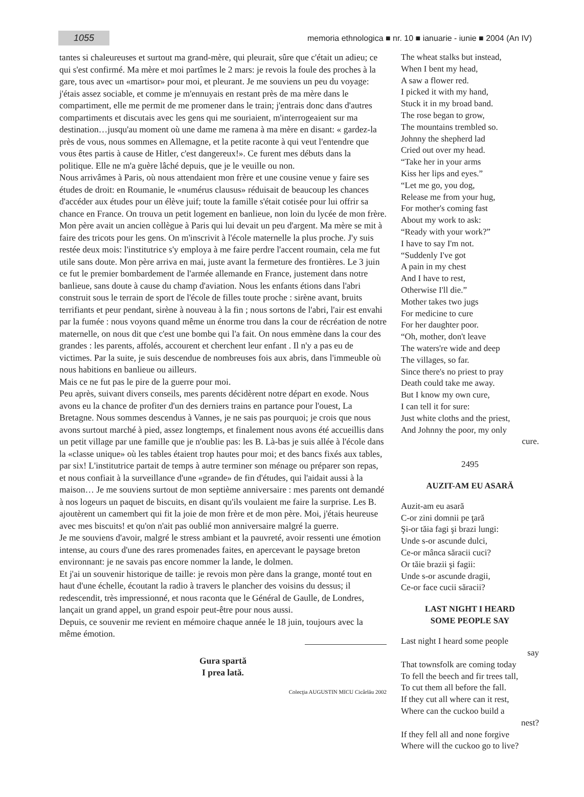1055 memoria ethnologica ■ nr. 10 ■ ianuarie - iunie ■ 2004 (An IV)
tantes si chaleureuses et surtout ma grand-mère, qui pleurait, sûre que c'était un adieu; ce qui s'est confirmé. Ma mère et moi partîmes le 2 mars: je revois la foule des proches à la gare, tous avec un «martisor» pour moi, et pleurant. Je me souviens un peu du voyage: j'étais assez sociable, et comme je m'ennuyais en restant près de ma mère dans le compartiment, elle me permit de me promener dans le train; j'entrais donc dans d'autres compartiments et discutais avec les gens qui me souriaient, m'interrogeaient sur ma destination…jusqu'au moment où une dame me ramena à ma mère en disant: « gardez-la près de vous, nous sommes en Allemagne, et la petite raconte à qui veut l'entendre que vous êtes partis à cause de Hitler, c'est dangereux!». Ce furent mes débuts dans la politique. Elle ne m'a guère lâché depuis, que je le veuille ou non.
Nous arrivâmes à Paris, où nous attendaient mon frère et une cousine venue y faire ses études de droit: en Roumanie, le «numérus clausus» réduisait de beaucoup les chances d'accéder aux études pour un élève juif; toute la famille s'était cotisée pour lui offrir sa chance en France. On trouva un petit logement en banlieue, non loin du lycée de mon frère. Mon père avait un ancien collègue à Paris qui lui devait un peu d'argent. Ma mère se mit à faire des tricots pour les gens. On m'inscrivit à l'école maternelle la plus proche. J'y suis restée deux mois: l'institutrice s'y employa à me faire perdre l'accent roumain, cela me fut utile sans doute. Mon père arriva en mai, juste avant la fermeture des frontières. Le 3 juin ce fut le premier bombardement de l'armée allemande en France, justement dans notre banlieue, sans doute à cause du champ d'aviation. Nous les enfants étions dans l'abri construit sous le terrain de sport de l'école de filles toute proche : sirène avant, bruits terrifiants et peur pendant, sirène à nouveau à la fin ; nous sortons de l'abri, l'air est envahi par la fumée : nous voyons quand même un énorme trou dans la cour de récréation de notre maternelle, on nous dit que c'est une bombe qui l'a fait. On nous emmène dans la cour des grandes : les parents, affolés, accourent et cherchent leur enfant . Il n'y a pas eu de victimes. Par la suite, je suis descendue de nombreuses fois aux abris, dans l'immeuble où nous habitions en banlieue ou ailleurs.
Mais ce ne fut pas le pire de la guerre pour moi.
Peu après, suivant divers conseils, mes parents décidèrent notre départ en exode. Nous avons eu la chance de profiter d'un des derniers trains en partance pour l'ouest, La Bretagne. Nous sommes descendus à Vannes, je ne sais pas pourquoi; je crois que nous avons surtout marché à pied, assez longtemps, et finalement nous avons été accueillis dans un petit village par une famille que je n'oublie pas: les B. Là-bas je suis allée à l'école dans la «classe unique» où les tables étaient trop hautes pour moi; et des bancs fixés aux tables, par six! L'institutrice partait de temps à autre terminer son ménage ou préparer son repas, et nous confiait à la surveillance d'une «grande» de fin d'études, qui l'aidait aussi à la maison… Je me souviens surtout de mon septième anniversaire : mes parents ont demandé à nos logeurs un paquet de biscuits, en disant qu'ils voulaient me faire la surprise. Les B. ajoutèrent un camembert qui fit la joie de mon frère et de mon père. Moi, j'étais heureuse avec mes biscuits! et qu'on n'ait pas oublié mon anniversaire malgré la guerre.
Je me souviens d'avoir, malgré le stress ambiant et la pauvreté, avoir ressenti une émotion intense, au cours d'une des rares promenades faites, en apercevant le paysage breton environnant: je ne savais pas encore nommer la lande, le dolmen.
Et j'ai un souvenir historique de taille: je revois mon père dans la grange, monté tout en haut d'une échelle, écoutant la radio à travers le plancher des voisins du dessus; il redescendit, très impressionné, et nous raconta que le Général de Gaulle, de Londres, lançait un grand appel, un grand espoir peut-être pour nous aussi.
Depuis, ce souvenir me revient en mémoire chaque année le 18 juin, toujours avec la même émotion.
Gura spartă
I prea lată.
Colecţia AUGUSTIN MICU Cicârlău 2002
The wheat stalks but instead,
When I bent my head,
A saw a flower red.
I picked it with my hand,
Stuck it in my broad band.
The rose began to grow,
The mountains trembled so.
Johnny the shepherd lad
Cried out over my head.
“Take her in your arms
Kiss her lips and eyes.”
“Let me go, you dog,
Release me from your hug,
For mother's coming fast
About my work to ask:
“Ready with your work?”
I have to say I'm not.
“Suddenly I've got
A pain in my chest
And I have to rest,
Otherwise I'll die.”
Mother takes two jugs
For medicine to cure
For her daughter poor.
“Oh, mother, don't leave
The waters're wide and deep
The villages, so far.
Since there's no priest to pray
Death could take me away.
But I know my own cure,
I can tell it for sure:
Just white cloths and the priest,
And Johnny the poor, my only
cure.
2495
AUZIT-AM EU ASARĂ
Auzit-am eu asară
C-or zini domnii pe ţară
Şi-or tăia fagi şi brazi lungi:
Unde s-or ascunde dulci,
Ce-or mânca săracii cuci?
Or tăie brazii şi fagii:
Unde s-or ascunde dragii,
Ce-or face cucii săracii?
LAST NIGHT I HEARD
SOME PEOPLE SAY
Last night I heard some people
say
That townsfolk are coming today
To fell the beech and fir trees tall,
To cut them all before the fall.
If they cut all where can it rest,
Where can the cuckoo build a
nest?
If they fell all and none forgive
Where will the cuckoo go to live?